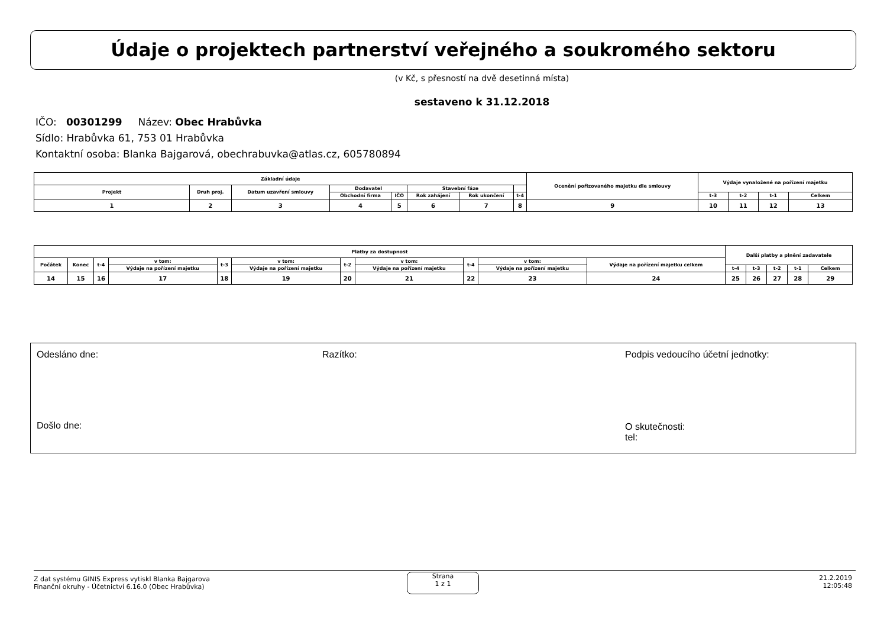Údaje o projektech partnerství veřejného a soukromého sektoru
(v Kč, s přesností na dvě desetinná místa)
sestaveno k 31.12.2018
IČO: 00301299 Název: Obec Hrabůvka
Sídlo: Hrabůvka 61, 753 01 Hrabůvka
Kontaktní osoba: Blanka Bajgarová, obechrabuvka@atlas.cz, 605780894
| Základní údaje | | | | | | | | Ocenění pořizovaného majetku dle smlouvy | Výdaje vynaložené na pořízení majetku | | | |
| --- | --- | --- | --- | --- | --- | --- | --- | --- | --- | --- | --- | --- |
| Projekt | Druh proj. | Datum uzavření smlouvy | Dodavatel | | Stavební fáze | | | | | | | |
| | | | Obchodní firma | IČO | Rok zahájení | Rok ukončení | t-4 | | t-3 | t-2 | t-1 | Celkem |
| 1 | 2 | 3 | 4 | 5 | 6 | 7 | 8 | 9 | 10 | 11 | 12 | 13 |
| Platby za dostupnost | | | | | | | | | | | Další platby a plnění zadavatele | | | | |
| --- | --- | --- | --- | --- | --- | --- | --- | --- | --- | --- | --- | --- | --- | --- | --- |
| Počátek | Konec | t-4 | v tom: | t-3 | v tom: | t-2 | v tom: | t-4 | v tom: | Výdaje na pořízení majetku celkem | | | | | |
| | | | Výdaje na pořízení majetku | | Výdaje na pořízení majetku | | Výdaje na pořízení majetku | | Výdaje na pořízení majetku | | t-4 | t-3 | t-2 | t-1 | Celkem |
| 14 | 15 | 16 | 17 | 18 | 19 | 20 | 21 | 22 | 23 | 24 | 25 | 26 | 27 | 28 | 29 |
Odesláno dne: Razítko:
Podpis vedoucího účetní jednotky:
Došlo dne:
O skutečnosti:
tel:
Z dat systému GINIS Express vytiskl Blanka Bajgarova
Finanční okruhy - Účetnictví 6.16.0 (Obec Hrabůvka)
Strana
1 z 1
21.2.2019
12:05:48